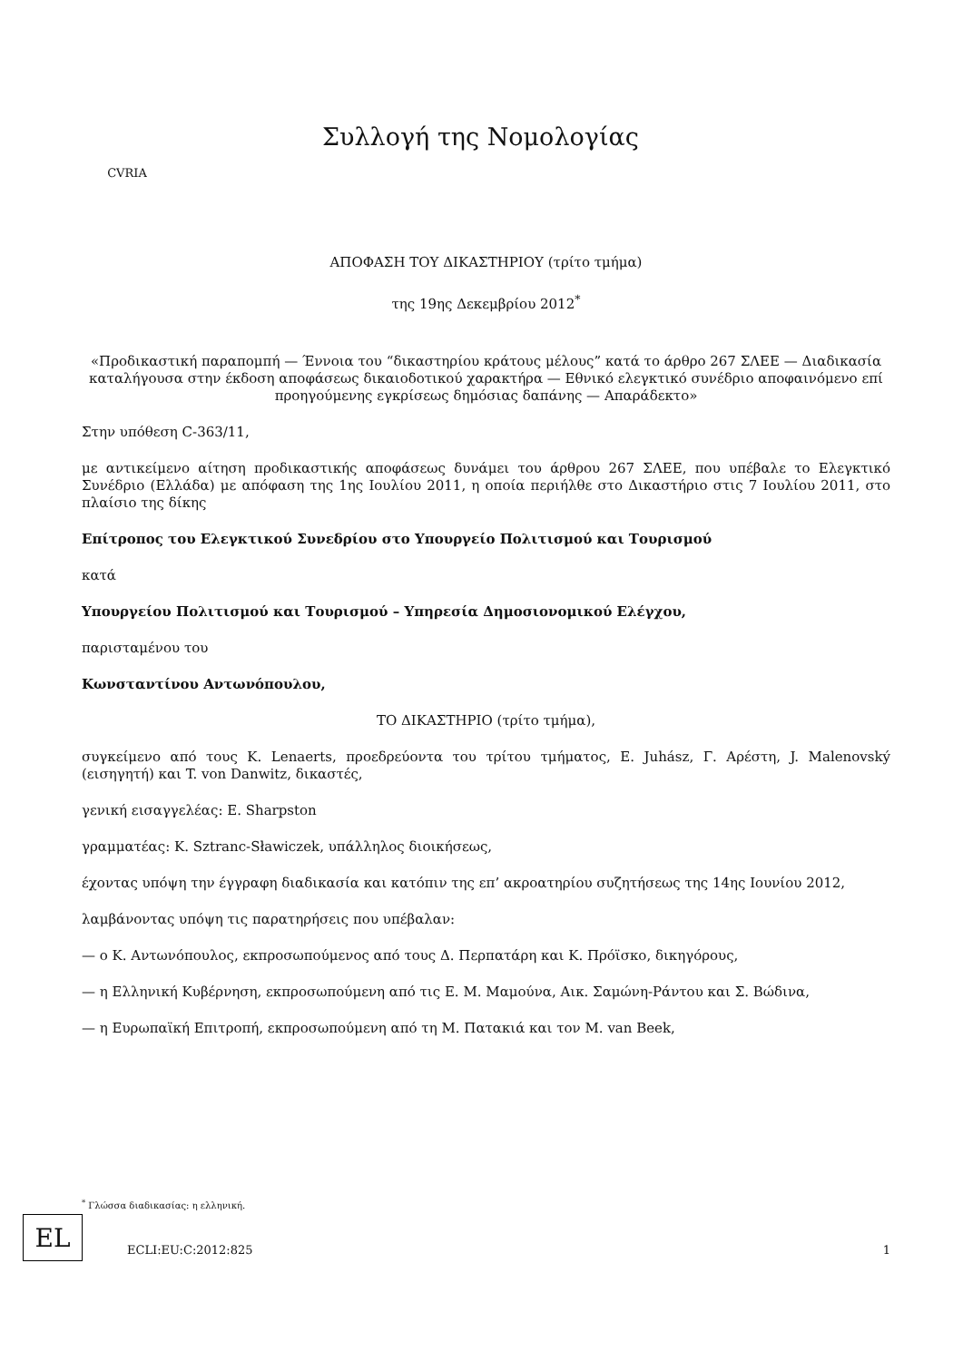CVRIA
Συλλογή της Νομολογίας
ΑΠΟΦΑΣΗ ΤΟΥ ΔΙΚΑΣΤΗΡΙΟΥ (τρίτο τμήμα)
της 19ης Δεκεμβρίου 2012<sup>*</sup>
«Προδικαστική παραπομπή — Έννοια του “δικαστηρίου κράτους μέλους” κατά το άρθρο 267 ΣΛΕΕ — Διαδικασία καταλήγουσα στην έκδοση αποφάσεως δικαιοδοτικού χαρακτήρα — Εθνικό ελεγκτικό συνέδριο αποφαινόμενο επί προηγούμενης εγκρίσεως δημόσιας δαπάνης — Απαράδεκτο»
Στην υπόθεση C-363/11,
με αντικείμενο αίτηση προδικαστικής αποφάσεως δυνάμει του άρθρου 267 ΣΛΕΕ, που υπέβαλε το Ελεγκτικό Συνέδριο (Ελλάδα) με απόφαση της 1ης Ιουλίου 2011, η οποία περιήλθε στο Δικαστήριο στις 7 Ιουλίου 2011, στο πλαίσιο της δίκης
Επίτροπος του Ελεγκτικού Συνεδρίου στο Υπουργείο Πολιτισμού και Τουρισμού
κατά
Υπουργείου Πολιτισμού και Τουρισμού – Υπηρεσία Δημοσιονομικού Ελέγχου,
παρισταμένου του
Κωνσταντίνου Αντωνόπουλου,
ΤΟ ΔΙΚΑΣΤΗΡΙΟ (τρίτο τμήμα),
συγκείμενο από τους K. Lenaerts, προεδρεύοντα του τρίτου τμήματος, E. Juhász, Γ. Αρέστη, J. Malenovský (εισηγητή) και T. von Danwitz, δικαστές,
γενική εισαγγελέας: E. Sharpston
γραμματέας: K. Sztranc-Sławiczek, υπάλληλος διοικήσεως,
έχοντας υπόψη την έγγραφη διαδικασία και κατόπιν της επ’ ακροατηρίου συζητήσεως της 14ης Ιουνίου 2012,
λαμβάνοντας υπόψη τις παρατηρήσεις που υπέβαλαν:
— ο Κ. Αντωνόπουλος, εκπροσωπούμενος από τους Δ. Περπατάρη και Κ. Πρόϊσκο, δικηγόρους,
— η Ελληνική Κυβέρνηση, εκπροσωπούμενη από τις Ε. Μ. Μαμούνα, Αικ. Σαμώνη-Ράντου και Σ. Βώδινα,
— η Ευρωπαϊκή Επιτροπή, εκπροσωπούμενη από τη Μ. Πατακιά και τον M. van Beek,
<sup>*</sup> Γλώσσα διαδικασίας: η ελληνική.
EL
ECLI:EU:C:2012:825 1